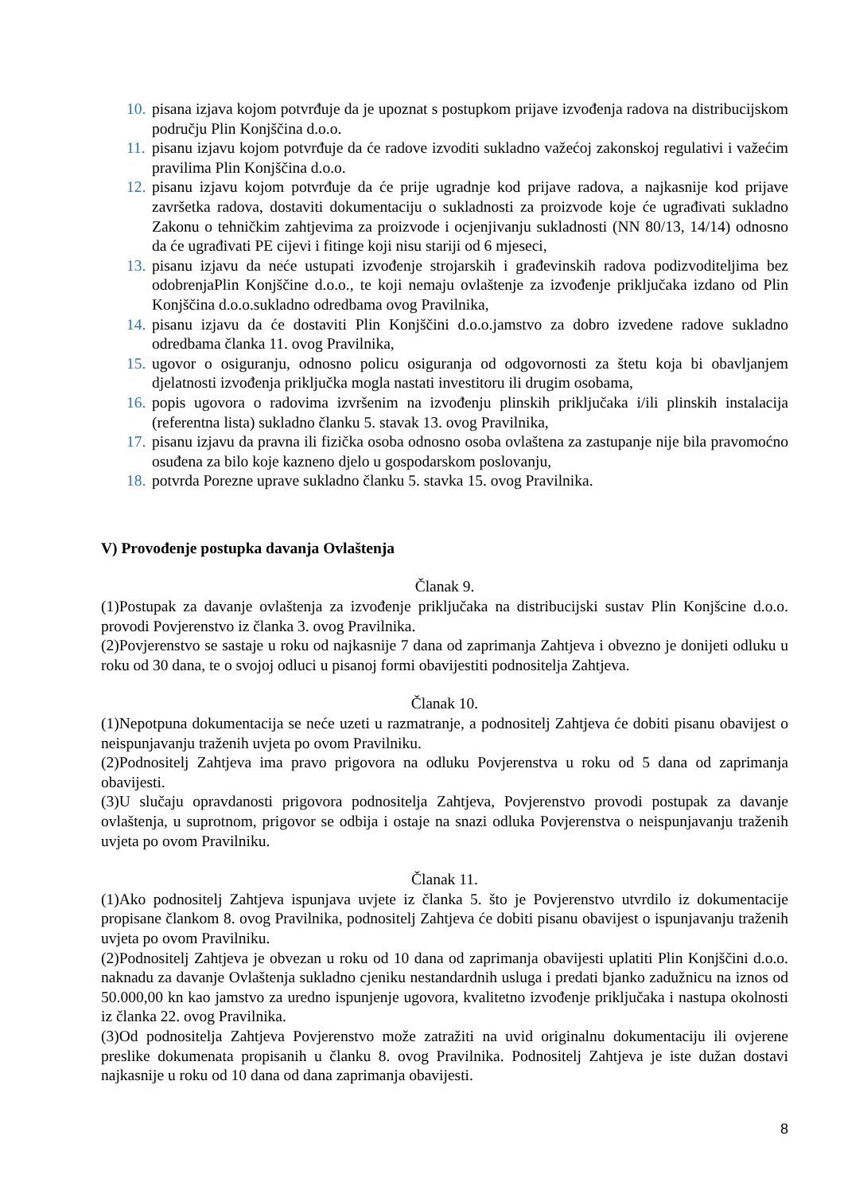10. pisana izjava kojom potvrđuje da je upoznat s postupkom prijave izvođenja radova na distribucijskom području Plin Konjščina d.o.o.
11. pisanu izjavu kojom potvrđuje da će radove izvoditi sukladno važećoj zakonskoj regulativi i važećim pravilima Plin Konjščina d.o.o.
12. pisanu izjavu kojom potvrđuje da će prije ugradnje kod prijave radova, a najkasnije kod prijave završetka radova, dostaviti dokumentaciju o sukladnosti za proizvode koje će ugrađivati sukladno Zakonu o tehničkim zahtjevima za proizvode i ocjenjivanju sukladnosti (NN 80/13, 14/14) odnosno da će ugrađivati PE cijevi i fitinge koji nisu stariji od 6 mjeseci,
13. pisanu izjavu da neće ustupati izvođenje strojarskih i građevinskih radova podizvoditeljima bez odobrenjaPlin Konjščine d.o.o., te koji nemaju ovlaštenje za izvođenje priključaka izdano od Plin Konjščina d.o.o.sukladno odredbama ovog Pravilnika,
14. pisanu izjavu da će dostaviti Plin Konjščini d.o.o.jamstvo za dobro izvedene radove sukladno odredbama članka 11. ovog Pravilnika,
15. ugovor o osiguranju, odnosno policu osiguranja od odgovornosti za štetu koja bi obavljanjem djelatnosti izvođenja priključka mogla nastati investitoru ili drugim osobama,
16. popis ugovora o radovima izvršenim na izvođenju plinskih priključaka i/ili plinskih instalacija (referentna lista) sukladno članku 5. stavak 13. ovog Pravilnika,
17. pisanu izjavu da pravna ili fizička osoba odnosno osoba ovlaštena za zastupanje nije bila pravomoćno osuđena za bilo koje kazneno djelo u gospodarskom poslovanju,
18. potvrda Porezne uprave sukladno članku 5. stavka 15. ovog Pravilnika.
V) Provođenje postupka davanja Ovlaštenja
Članak 9.
(1)Postupak za davanje ovlaštenja za izvođenje priključaka na distribucijski sustav Plin Konjšcine d.o.o. provodi Povjerenstvo iz članka 3. ovog Pravilnika.
(2)Povjerenstvo se sastaje u roku od najkasnije 7 dana od zaprimanja Zahtjeva i obvezno je donijeti odluku u roku od 30 dana, te o svojoj odluci u pisanoj formi obavijestiti podnositelja Zahtjeva.
Članak 10.
(1)Nepotpuna dokumentacija se neće uzeti u razmatranje, a podnositelj Zahtjeva će dobiti pisanu obavijest o neispunjavanju traženih uvjeta po ovom Pravilniku.
(2)Podnositelj Zahtjeva ima pravo prigovora na odluku Povjerenstva u roku od 5 dana od zaprimanja obavijesti.
(3)U slučaju opravdanosti prigovora podnositelja Zahtjeva, Povjerenstvo provodi postupak za davanje ovlaštenja, u suprotnom, prigovor se odbija i ostaje na snazi odluka Povjerenstva o neispunjavanju traženih uvjeta po ovom Pravilniku.
Članak 11.
(1)Ako podnositelj Zahtjeva ispunjava uvjete iz članka 5. što je Povjerenstvo utvrdilo iz dokumentacije propisane člankom 8. ovog Pravilnika, podnositelj Zahtjeva će dobiti pisanu obavijest o ispunjavanju traženih uvjeta po ovom Pravilniku.
(2)Podnositelj Zahtjeva je obvezan u roku od 10 dana od zaprimanja obavijesti uplatiti Plin Konjščini d.o.o. naknadu za davanje Ovlaštenja sukladno cjeniku nestandardnih usluga i predati bjanko zadužnicu na iznos od 50.000,00 kn kao jamstvo za uredno ispunjenje ugovora, kvalitetno izvođenje priključaka i nastupa okolnosti iz članka 22. ovog Pravilnika.
(3)Od podnositelja Zahtjeva Povjerenstvo može zatražiti na uvid originalnu dokumentaciju ili ovjerene preslike dokumenata propisanih u članku 8. ovog Pravilnika. Podnositelj Zahtjeva je iste dužan dostavi najkasnije u roku od 10 dana od dana zaprimanja obavijesti.
8